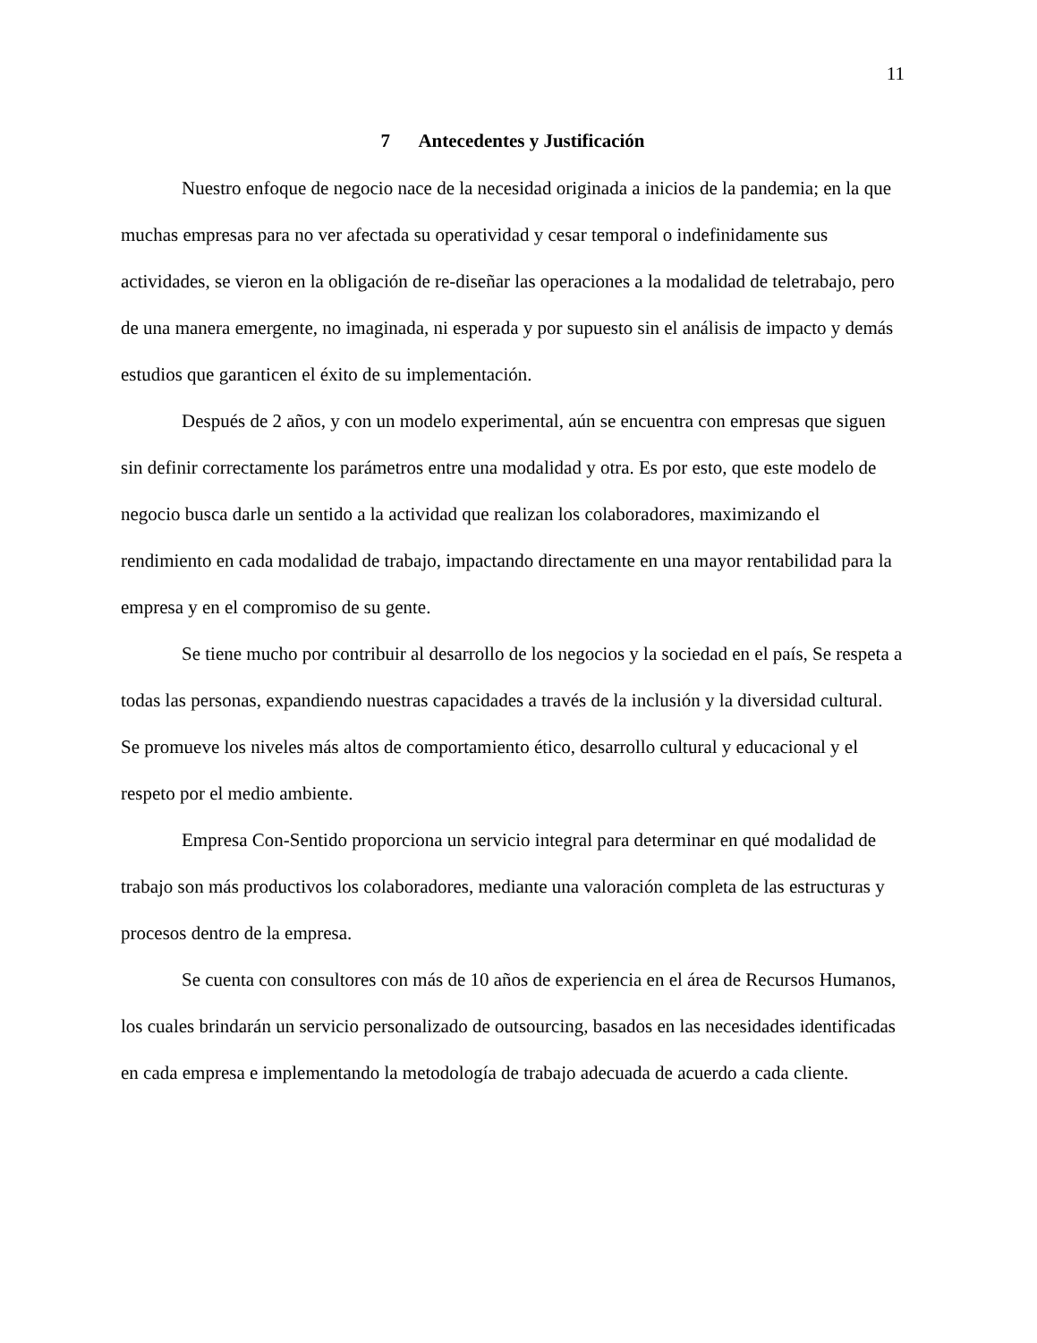11
7 Antecedentes y Justificación
Nuestro enfoque de negocio nace de la necesidad originada a inicios de la pandemia; en la que muchas empresas para no ver afectada su operatividad y cesar temporal o indefinidamente sus actividades, se vieron en la obligación de re-diseñar las operaciones a la modalidad de teletrabajo, pero de una manera emergente, no imaginada, ni esperada y por supuesto sin el análisis de impacto y demás estudios que garanticen el éxito de su implementación.
Después de 2 años, y con un modelo experimental, aún se encuentra con empresas que siguen sin definir correctamente los parámetros entre una modalidad y otra. Es por esto, que este modelo de negocio busca darle un sentido a la actividad que realizan los colaboradores, maximizando el rendimiento en cada modalidad de trabajo, impactando directamente en una mayor rentabilidad para la empresa y en el compromiso de su gente.
Se tiene mucho por contribuir al desarrollo de los negocios y la sociedad en el país, Se respeta a todas las personas, expandiendo nuestras capacidades a través de la inclusión y la diversidad cultural. Se promueve los niveles más altos de comportamiento ético, desarrollo cultural y educacional y el respeto por el medio ambiente.
Empresa Con-Sentido proporciona un servicio integral para determinar en qué modalidad de trabajo son más productivos los colaboradores, mediante una valoración completa de las estructuras y procesos dentro de la empresa.
Se cuenta con consultores con más de 10 años de experiencia en el área de Recursos Humanos, los cuales brindarán un servicio personalizado de outsourcing, basados en las necesidades identificadas en cada empresa e implementando la metodología de trabajo adecuada de acuerdo a cada cliente.